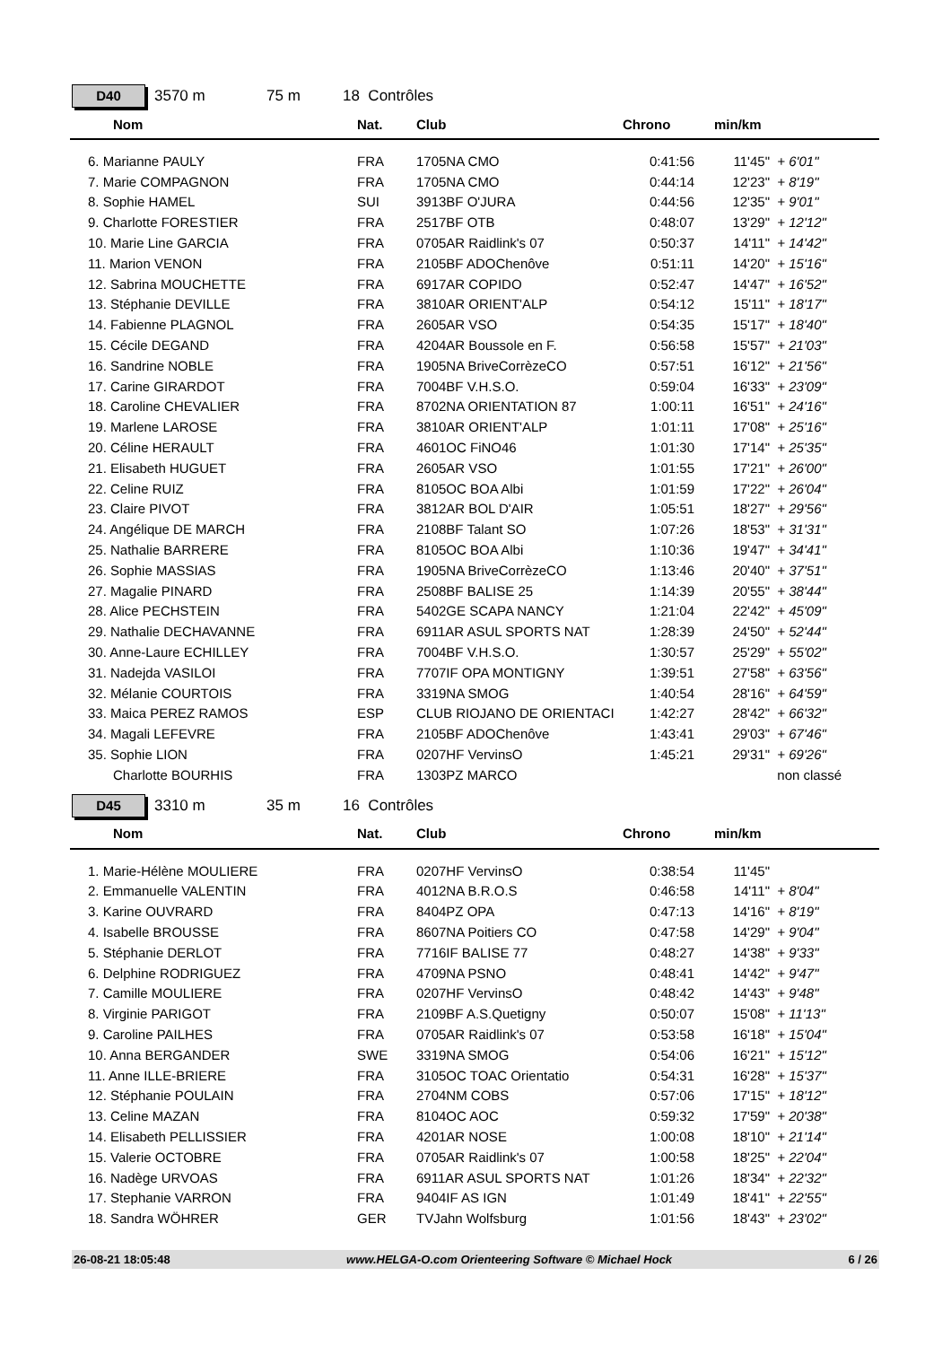D40
3570 m 75 m 18 Contrôles
| | Nom | Nat. | Club | Chrono | min/km | |
| --- | --- | --- | --- | --- | --- | --- |
| | 6. Marianne PAULY | FRA | 1705NA CMO | 0:41:56 | 11'45" | + 6'01" |
| | 7. Marie COMPAGNON | FRA | 1705NA CMO | 0:44:14 | 12'23" | + 8'19" |
| | 8. Sophie HAMEL | SUI | 3913BF O'JURA | 0:44:56 | 12'35" | + 9'01" |
| | 9. Charlotte FORESTIER | FRA | 2517BF OTB | 0:48:07 | 13'29" | + 12'12" |
| | 10. Marie Line GARCIA | FRA | 0705AR Raidlink's 07 | 0:50:37 | 14'11" | + 14'42" |
| | 11. Marion VENON | FRA | 2105BF ADOChenôve | 0:51:11 | 14'20" | + 15'16" |
| | 12. Sabrina MOUCHETTE | FRA | 6917AR COPIDO | 0:52:47 | 14'47" | + 16'52" |
| | 13. Stéphanie DEVILLE | FRA | 3810AR ORIENT'ALP | 0:54:12 | 15'11" | + 18'17" |
| | 14. Fabienne PLAGNOL | FRA | 2605AR VSO | 0:54:35 | 15'17" | + 18'40" |
| | 15. Cécile DEGAND | FRA | 4204AR Boussole en F. | 0:56:58 | 15'57" | + 21'03" |
| | 16. Sandrine NOBLE | FRA | 1905NA BriveCorrèzeCO | 0:57:51 | 16'12" | + 21'56" |
| | 17. Carine GIRARDOT | FRA | 7004BF V.H.S.O. | 0:59:04 | 16'33" | + 23'09" |
| | 18. Caroline CHEVALIER | FRA | 8702NA ORIENTATION 87 | 1:00:11 | 16'51" | + 24'16" |
| | 19. Marlene LAROSE | FRA | 3810AR ORIENT'ALP | 1:01:11 | 17'08" | + 25'16" |
| | 20. Céline HERAULT | FRA | 4601OC FiNO46 | 1:01:30 | 17'14" | + 25'35" |
| | 21. Elisabeth HUGUET | FRA | 2605AR VSO | 1:01:55 | 17'21" | + 26'00" |
| | 22. Celine RUIZ | FRA | 8105OC BOA Albi | 1:01:59 | 17'22" | + 26'04" |
| | 23. Claire PIVOT | FRA | 3812AR BOL D'AIR | 1:05:51 | 18'27" | + 29'56" |
| | 24. Angélique DE MARCH | FRA | 2108BF Talant SO | 1:07:26 | 18'53" | + 31'31" |
| | 25. Nathalie BARRERE | FRA | 8105OC BOA Albi | 1:10:36 | 19'47" | + 34'41" |
| | 26. Sophie MASSIAS | FRA | 1905NA BriveCorrèzeCO | 1:13:46 | 20'40" | + 37'51" |
| | 27. Magalie PINARD | FRA | 2508BF BALISE 25 | 1:14:39 | 20'55" | + 38'44" |
| | 28. Alice PECHSTEIN | FRA | 5402GE SCAPA NANCY | 1:21:04 | 22'42" | + 45'09" |
| | 29. Nathalie DECHAVANNE | FRA | 6911AR ASUL SPORTS NAT | 1:28:39 | 24'50" | + 52'44" |
| | 30. Anne-Laure ECHILLEY | FRA | 7004BF V.H.S.O. | 1:30:57 | 25'29" | + 55'02" |
| | 31. Nadejda VASILOI | FRA | 7707IF OPA MONTIGNY | 1:39:51 | 27'58" | + 63'56" |
| | 32. Mélanie COURTOIS | FRA | 3319NA SMOG | 1:40:54 | 28'16" | + 64'59" |
| | 33. Maica PEREZ RAMOS | ESP | CLUB RIOJANO DE ORIENTACI | 1:42:27 | 28'42" | + 66'32" |
| | 34. Magali LEFEVRE | FRA | 2105BF ADOChenôve | 1:43:41 | 29'03" | + 67'46" |
| | 35. Sophie LION | FRA | 0207HF VervinsO | 1:45:21 | 29'31" | + 69'26" |
| | Charlotte BOURHIS | FRA | 1303PZ MARCO | | | non classé |
D45
3310 m 35 m 16 Contrôles
| | Nom | Nat. | Club | Chrono | min/km | |
| --- | --- | --- | --- | --- | --- | --- |
| | 1. Marie-Hélène MOULIERE | FRA | 0207HF VervinsO | 0:38:54 | 11'45" | |
| | 2. Emmanuelle VALENTIN | FRA | 4012NA B.R.O.S | 0:46:58 | 14'11" | + 8'04" |
| | 3. Karine OUVRARD | FRA | 8404PZ OPA | 0:47:13 | 14'16" | + 8'19" |
| | 4. Isabelle BROUSSE | FRA | 8607NA Poitiers CO | 0:47:58 | 14'29" | + 9'04" |
| | 5. Stéphanie DERLOT | FRA | 7716IF BALISE 77 | 0:48:27 | 14'38" | + 9'33" |
| | 6. Delphine RODRIGUEZ | FRA | 4709NA PSNO | 0:48:41 | 14'42" | + 9'47" |
| | 7. Camille MOULIERE | FRA | 0207HF VervinsO | 0:48:42 | 14'43" | + 9'48" |
| | 8. Virginie PARIGOT | FRA | 2109BF A.S.Quetigny | 0:50:07 | 15'08" | + 11'13" |
| | 9. Caroline PAILHES | FRA | 0705AR Raidlink's 07 | 0:53:58 | 16'18" | + 15'04" |
| | 10. Anna BERGANDER | SWE | 3319NA SMOG | 0:54:06 | 16'21" | + 15'12" |
| | 11. Anne ILLE-BRIERE | FRA | 3105OC TOAC Orientatio | 0:54:31 | 16'28" | + 15'37" |
| | 12. Stéphanie POULAIN | FRA | 2704NM COBS | 0:57:06 | 17'15" | + 18'12" |
| | 13. Celine MAZAN | FRA | 8104OC AOC | 0:59:32 | 17'59" | + 20'38" |
| | 14. Elisabeth PELLISSIER | FRA | 4201AR NOSE | 1:00:08 | 18'10" | + 21'14" |
| | 15. Valerie OCTOBRE | FRA | 0705AR Raidlink's 07 | 1:00:58 | 18'25" | + 22'04" |
| | 16. Nadège URVOAS | FRA | 6911AR ASUL SPORTS NAT | 1:01:26 | 18'34" | + 22'32" |
| | 17. Stephanie VARRON | FRA | 9404IF AS IGN | 1:01:49 | 18'41" | + 22'55" |
| | 18. Sandra WÖHRER | GER | TVJahn Wolfsburg | 1:01:56 | 18'43" | + 23'02" |
26-08-21 18:05:48 www.HELGA-O.com Orienteering Software © Michael Hock 6 / 26